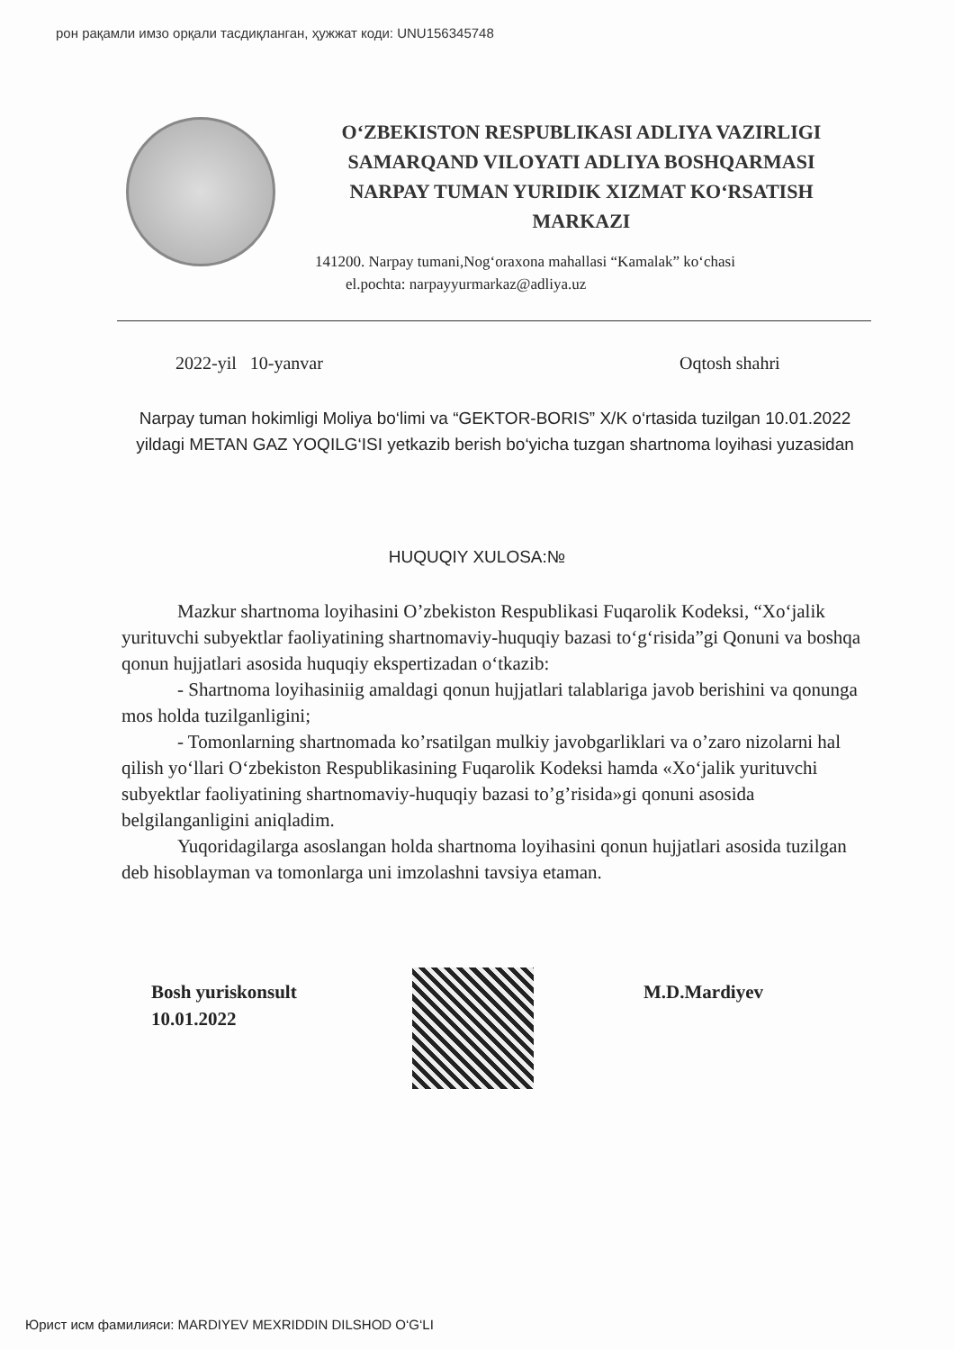рон рақамли имзо орқали тасдиқланган, ҳужжат коди: UNU156345748
O‘ZBEKISTON RESPUBLIKASI ADLIYA VAZIRLIGI
SAMARQAND VILOYATI ADLIYA BOSHQARMASI
NARPAY TUMAN YURIDIK XIZMAT KO‘RSATISH
MARKAZI
141200. Narpay tumani,Nog‘oraxona mahallasi “Kamalak” ko‘chasi
el.pochta: narpayyurmarkaz@adliya.uz
2022-yil 10-yanvar Oqtosh shahri
Narpay tuman hokimligi Moliya bo‘limi va “GEKTOR-BORIS” X/K o‘rtasida tuzilgan 10.01.2022 yildagi METAN GAZ YOQILG‘ISI yetkazib berish bo‘yicha tuzgan shartnoma loyihasi yuzasidan
HUQUQIY XULOSA:№
Mazkur shartnoma loyihasini O’zbekiston Respublikasi Fuqarolik Kodeksi, “Xo‘jalik yurituvchi subyektlar faoliyatining shartnomaviy-huquqiy bazasi to‘g‘risida”gi Qonuni va boshqa qonun hujjatlari asosida huquqiy ekspertizadan o‘tkazib:
- Shartnoma loyihasiniig amaldagi qonun hujjatlari talablariga javob berishini va qonunga mos holda tuzilganligini;
- Tomonlarning shartnomada ko’rsatilgan mulkiy javobgarliklari va o’zaro nizolarni hal qilish yo‘llari O‘zbekiston Respublikasining Fuqarolik Kodeksi hamda «Xo‘jalik yurituvchi subyektlar faoliyatining shartnomaviy-huquqiy bazasi to’g’risida»gi qonuni asosida belgilanganligini aniqladim.
Yuqoridagilarga asoslangan holda shartnoma loyihasini qonun hujjatlari asosida tuzilgan deb hisoblayman va tomonlarga uni imzolashni tavsiya etaman.
Bosh yuriskonsult
10.01.2022
M.D.Mardiyev
Юрист исм фамилияси: MARDIYEV MEXRIDDIN DILSHOD O‘G‘LI